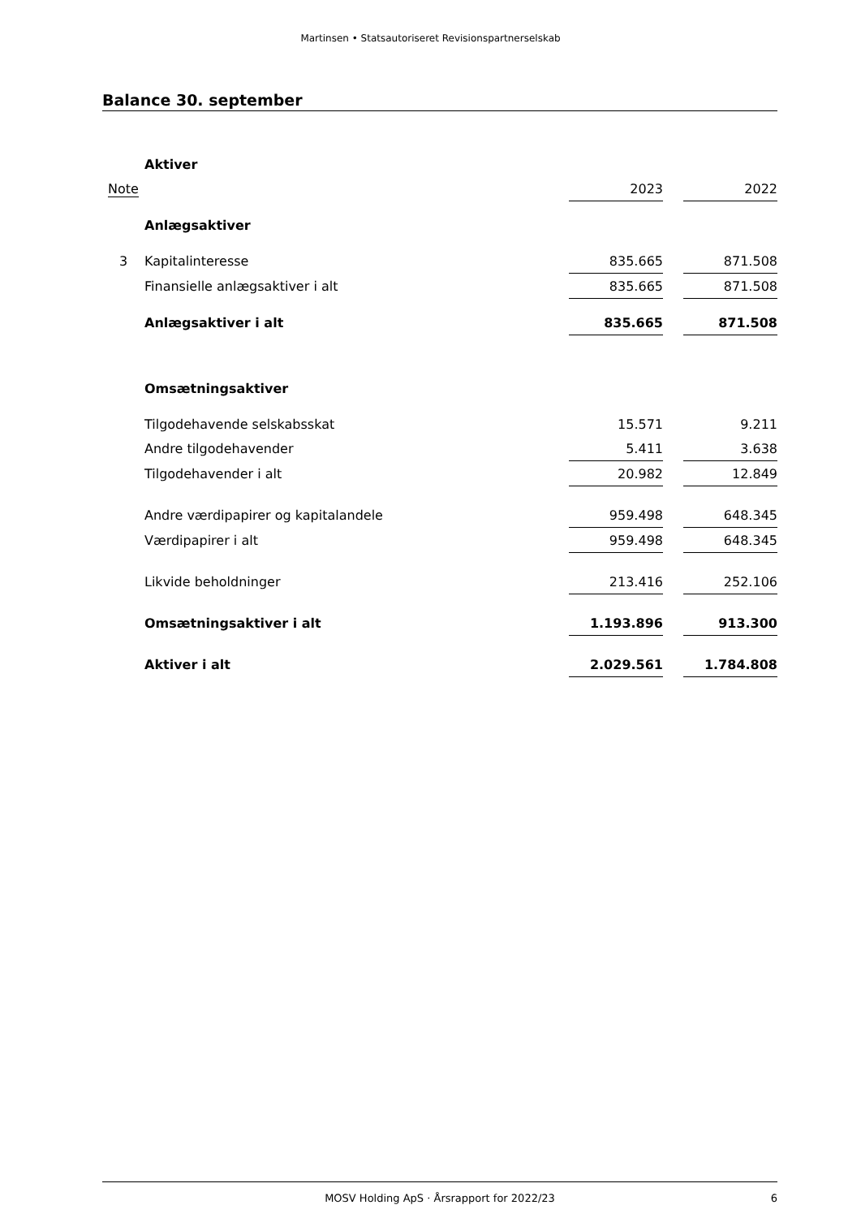Martinsen • Statsautoriseret Revisionspartnerselskab
Balance 30. september
| | Aktiver | | | |
| Note | | 2023 | | 2022 |
| | Anlægsaktiver | | | |
| 3 | Kapitalinteresse | 835.665 | | 871.508 |
| | Finansielle anlægsaktiver i alt | 835.665 | | 871.508 |
| | Anlægsaktiver i alt | 835.665 | | 871.508 |
| | Omsætningsaktiver | | | |
| | Tilgodehavende selskabsskat | 15.571 | | 9.211 |
| | Andre tilgodehavender | 5.411 | | 3.638 |
| | Tilgodehavender i alt | 20.982 | | 12.849 |
| | Andre værdipapirer og kapitalandele | 959.498 | | 648.345 |
| | Værdipapirer i alt | 959.498 | | 648.345 |
| | Likvide beholdninger | 213.416 | | 252.106 |
| | Omsætningsaktiver i alt | 1.193.896 | | 913.300 |
| | Aktiver i alt | 2.029.561 | | 1.784.808 |
MOSV Holding ApS · Årsrapport for 2022/23 6